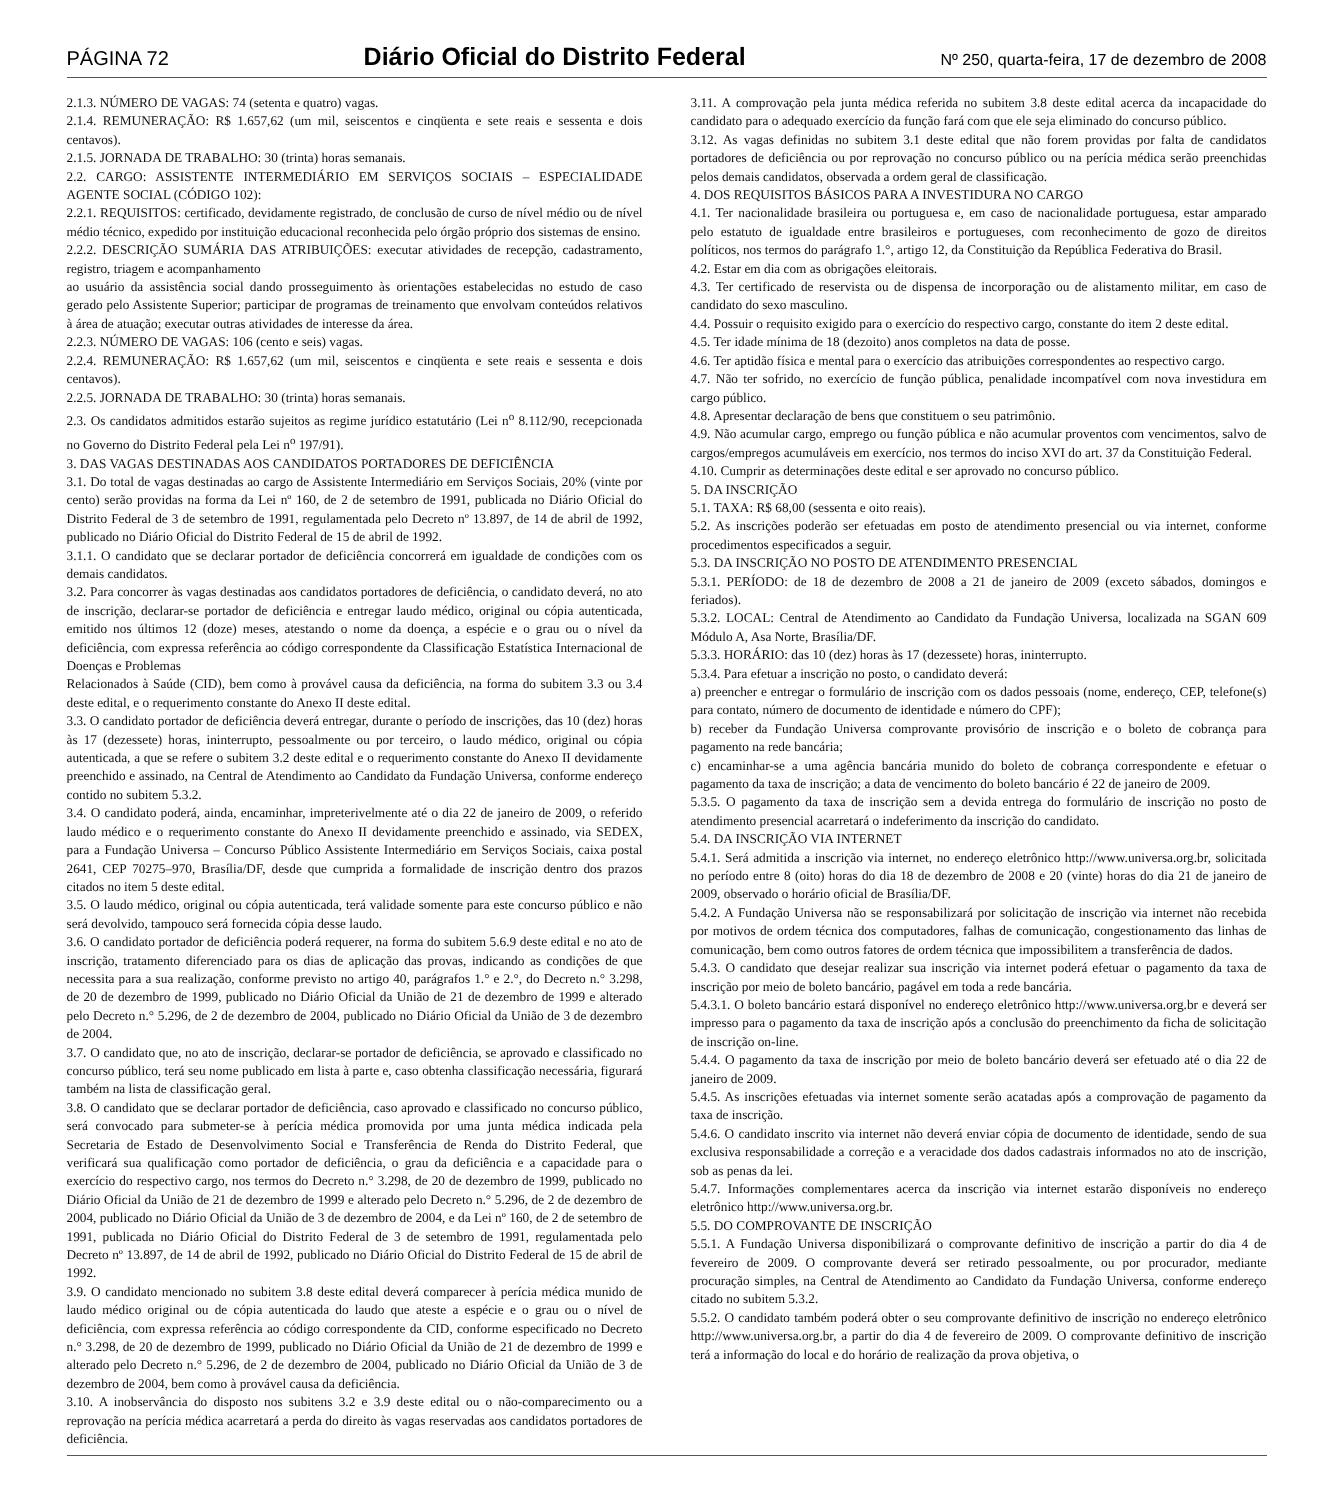PÁGINA 72 Diário Oficial do Distrito Federal Nº 250, quarta-feira, 17 de dezembro de 2008
2.1.3. NÚMERO DE VAGAS: 74 (setenta e quatro) vagas.
2.1.4. REMUNERAÇÃO: R$ 1.657,62 (um mil, seiscentos e cinqüenta e sete reais e sessenta e dois centavos).
2.1.5. JORNADA DE TRABALHO: 30 (trinta) horas semanais.
2.2. CARGO: ASSISTENTE INTERMEDIÁRIO EM SERVIÇOS SOCIAIS – ESPECIALIDADE AGENTE SOCIAL (CÓDIGO 102):
2.2.1. REQUISITOS: certificado, devidamente registrado, de conclusão de curso de nível médio ou de nível médio técnico, expedido por instituição educacional reconhecida pelo órgão próprio dos sistemas de ensino.
2.2.2. DESCRIÇÃO SUMÁRIA DAS ATRIBUIÇÕES: executar atividades de recepção, cadastramento, registro, triagem e acompanhamento
ao usuário da assistência social dando prosseguimento às orientações estabelecidas no estudo de caso gerado pelo Assistente Superior; participar de programas de treinamento que envolvam conteúdos relativos à área de atuação; executar outras atividades de interesse da área.
2.2.3. NÚMERO DE VAGAS: 106 (cento e seis) vagas.
2.2.4. REMUNERAÇÃO: R$ 1.657,62 (um mil, seiscentos e cinqüenta e sete reais e sessenta e dois centavos).
2.2.5. JORNADA DE TRABALHO: 30 (trinta) horas semanais.
2.3. Os candidatos admitidos estarão sujeitos as regime jurídico estatutário (Lei n<sup>o</sup> 8.112/90, recepcionada no Governo do Distrito Federal pela Lei n<sup>o</sup> 197/91).
3. DAS VAGAS DESTINADAS AOS CANDIDATOS PORTADORES DE DEFICIÊNCIA
3.1. Do total de vagas destinadas ao cargo de Assistente Intermediário em Serviços Sociais, 20% (vinte por cento) serão providas na forma da Lei nº 160, de 2 de setembro de 1991, publicada no Diário Oficial do Distrito Federal de 3 de setembro de 1991, regulamentada pelo Decreto nº 13.897, de 14 de abril de 1992, publicado no Diário Oficial do Distrito Federal de 15 de abril de 1992.
3.1.1. O candidato que se declarar portador de deficiência concorrerá em igualdade de condições com os demais candidatos.
3.2. Para concorrer às vagas destinadas aos candidatos portadores de deficiência, o candidato deverá, no ato de inscrição, declarar-se portador de deficiência e entregar laudo médico, original ou cópia autenticada, emitido nos últimos 12 (doze) meses, atestando o nome da doença, a espécie e o grau ou o nível da deficiência, com expressa referência ao código correspondente da Classificação Estatística Internacional de Doenças e Problemas
Relacionados à Saúde (CID), bem como à provável causa da deficiência, na forma do subitem 3.3 ou 3.4 deste edital, e o requerimento constante do Anexo II deste edital.
3.3. O candidato portador de deficiência deverá entregar, durante o período de inscrições, das 10 (dez) horas às 17 (dezessete) horas, ininterrupto, pessoalmente ou por terceiro, o laudo médico, original ou cópia autenticada, a que se refere o subitem 3.2 deste edital e o requerimento constante do Anexo II devidamente preenchido e assinado, na Central de Atendimento ao Candidato da Fundação Universa, conforme endereço contido no subitem 5.3.2.
3.4. O candidato poderá, ainda, encaminhar, impreterivelmente até o dia 22 de janeiro de 2009, o referido laudo médico e o requerimento constante do Anexo II devidamente preenchido e assinado, via SEDEX, para a Fundação Universa – Concurso Público Assistente Intermediário em Serviços Sociais, caixa postal 2641, CEP 70275–970, Brasília/DF, desde que cumprida a formalidade de inscrição dentro dos prazos citados no item 5 deste edital.
3.5. O laudo médico, original ou cópia autenticada, terá validade somente para este concurso público e não será devolvido, tampouco será fornecida cópia desse laudo.
3.6. O candidato portador de deficiência poderá requerer, na forma do subitem 5.6.9 deste edital e no ato de inscrição, tratamento diferenciado para os dias de aplicação das provas, indicando as condições de que necessita para a sua realização, conforme previsto no artigo 40, parágrafos 1.° e 2.°, do Decreto n.° 3.298, de 20 de dezembro de 1999, publicado no Diário Oficial da União de 21 de dezembro de 1999 e alterado pelo Decreto n.° 5.296, de 2 de dezembro de 2004, publicado no Diário Oficial da União de 3 de dezembro de 2004.
3.7. O candidato que, no ato de inscrição, declarar-se portador de deficiência, se aprovado e classificado no concurso público, terá seu nome publicado em lista à parte e, caso obtenha classificação necessária, figurará também na lista de classificação geral.
3.8. O candidato que se declarar portador de deficiência, caso aprovado e classificado no concurso público, será convocado para submeter-se à perícia médica promovida por uma junta médica indicada pela Secretaria de Estado de Desenvolvimento Social e Transferência de Renda do Distrito Federal, que verificará sua qualificação como portador de deficiência, o grau da deficiência e a capacidade para o exercício do respectivo cargo, nos termos do Decreto n.° 3.298, de 20 de dezembro de 1999, publicado no Diário Oficial da União de 21 de dezembro de 1999 e alterado pelo Decreto n.° 5.296, de 2 de dezembro de 2004, publicado no Diário Oficial da União de 3 de dezembro de 2004, e da Lei nº 160, de 2 de setembro de 1991, publicada no Diário Oficial do Distrito Federal de 3 de setembro de 1991, regulamentada pelo Decreto nº 13.897, de 14 de abril de 1992, publicado no Diário Oficial do Distrito Federal de 15 de abril de 1992.
3.9. O candidato mencionado no subitem 3.8 deste edital deverá comparecer à perícia médica munido de laudo médico original ou de cópia autenticada do laudo que ateste a espécie e o grau ou o nível de deficiência, com expressa referência ao código correspondente da CID, conforme especificado no Decreto n.° 3.298, de 20 de dezembro de 1999, publicado no Diário Oficial da União de 21 de dezembro de 1999 e alterado pelo Decreto n.° 5.296, de 2 de dezembro de 2004, publicado no Diário Oficial da União de 3 de dezembro de 2004, bem como à provável causa da deficiência.
3.10. A inobservância do disposto nos subitens 3.2 e 3.9 deste edital ou o não-comparecimento ou a reprovação na perícia médica acarretará a perda do direito às vagas reservadas aos candidatos portadores de deficiência.
3.11. A comprovação pela junta médica referida no subitem 3.8 deste edital acerca da incapacidade do candidato para o adequado exercício da função fará com que ele seja eliminado do concurso público.
3.12. As vagas definidas no subitem 3.1 deste edital que não forem providas por falta de candidatos portadores de deficiência ou por reprovação no concurso público ou na perícia médica serão preenchidas pelos demais candidatos, observada a ordem geral de classificação.
4. DOS REQUISITOS BÁSICOS PARA A INVESTIDURA NO CARGO
4.1. Ter nacionalidade brasileira ou portuguesa e, em caso de nacionalidade portuguesa, estar amparado pelo estatuto de igualdade entre brasileiros e portugueses, com reconhecimento de gozo de direitos políticos, nos termos do parágrafo 1.°, artigo 12, da Constituição da República Federativa do Brasil.
4.2. Estar em dia com as obrigações eleitorais.
4.3. Ter certificado de reservista ou de dispensa de incorporação ou de alistamento militar, em caso de candidato do sexo masculino.
4.4. Possuir o requisito exigido para o exercício do respectivo cargo, constante do item 2 deste edital.
4.5. Ter idade mínima de 18 (dezoito) anos completos na data de posse.
4.6. Ter aptidão física e mental para o exercício das atribuições correspondentes ao respectivo cargo.
4.7. Não ter sofrido, no exercício de função pública, penalidade incompatível com nova investidura em cargo público.
4.8. Apresentar declaração de bens que constituem o seu patrimônio.
4.9. Não acumular cargo, emprego ou função pública e não acumular proventos com vencimentos, salvo de cargos/empregos acumuláveis em exercício, nos termos do inciso XVI do art. 37 da Constituição Federal.
4.10. Cumprir as determinações deste edital e ser aprovado no concurso público.
5. DA INSCRIÇÃO
5.1. TAXA: R$ 68,00 (sessenta e oito reais).
5.2. As inscrições poderão ser efetuadas em posto de atendimento presencial ou via internet, conforme procedimentos especificados a seguir.
5.3. DA INSCRIÇÃO NO POSTO DE ATENDIMENTO PRESENCIAL
5.3.1. PERÍODO: de 18 de dezembro de 2008 a 21 de janeiro de 2009 (exceto sábados, domingos e feriados).
5.3.2. LOCAL: Central de Atendimento ao Candidato da Fundação Universa, localizada na SGAN 609 Módulo A, Asa Norte, Brasília/DF.
5.3.3. HORÁRIO: das 10 (dez) horas às 17 (dezessete) horas, ininterrupto.
5.3.4. Para efetuar a inscrição no posto, o candidato deverá:
a) preencher e entregar o formulário de inscrição com os dados pessoais (nome, endereço, CEP, telefone(s) para contato, número de documento de identidade e número do CPF);
b) receber da Fundação Universa comprovante provisório de inscrição e o boleto de cobrança para pagamento na rede bancária;
c) encaminhar-se a uma agência bancária munido do boleto de cobrança correspondente e efetuar o pagamento da taxa de inscrição; a data de vencimento do boleto bancário é 22 de janeiro de 2009.
5.3.5. O pagamento da taxa de inscrição sem a devida entrega do formulário de inscrição no posto de atendimento presencial acarretará o indeferimento da inscrição do candidato.
5.4. DA INSCRIÇÃO VIA INTERNET
5.4.1. Será admitida a inscrição via internet, no endereço eletrônico http://www.universa.org.br, solicitada no período entre 8 (oito) horas do dia 18 de dezembro de 2008 e 20 (vinte) horas do dia 21 de janeiro de 2009, observado o horário oficial de Brasília/DF.
5.4.2. A Fundação Universa não se responsabilizará por solicitação de inscrição via internet não recebida por motivos de ordem técnica dos computadores, falhas de comunicação, congestionamento das linhas de comunicação, bem como outros fatores de ordem técnica que impossibilitem a transferência de dados.
5.4.3. O candidato que desejar realizar sua inscrição via internet poderá efetuar o pagamento da taxa de inscrição por meio de boleto bancário, pagável em toda a rede bancária.
5.4.3.1. O boleto bancário estará disponível no endereço eletrônico http://www.universa.org.br e deverá ser impresso para o pagamento da taxa de inscrição após a conclusão do preenchimento da ficha de solicitação de inscrição on-line.
5.4.4. O pagamento da taxa de inscrição por meio de boleto bancário deverá ser efetuado até o dia 22 de janeiro de 2009.
5.4.5. As inscrições efetuadas via internet somente serão acatadas após a comprovação de pagamento da taxa de inscrição.
5.4.6. O candidato inscrito via internet não deverá enviar cópia de documento de identidade, sendo de sua exclusiva responsabilidade a correção e a veracidade dos dados cadastrais informados no ato de inscrição, sob as penas da lei.
5.4.7. Informações complementares acerca da inscrição via internet estarão disponíveis no endereço eletrônico http://www.universa.org.br.
5.5. DO COMPROVANTE DE INSCRIÇÃO
5.5.1. A Fundação Universa disponibilizará o comprovante definitivo de inscrição a partir do dia 4 de fevereiro de 2009. O comprovante deverá ser retirado pessoalmente, ou por procurador, mediante procuração simples, na Central de Atendimento ao Candidato da Fundação Universa, conforme endereço citado no subitem 5.3.2.
5.5.2. O candidato também poderá obter o seu comprovante definitivo de inscrição no endereço eletrônico http://www.universa.org.br, a partir do dia 4 de fevereiro de 2009. O comprovante definitivo de inscrição terá a informação do local e do horário de realização da prova objetiva, o